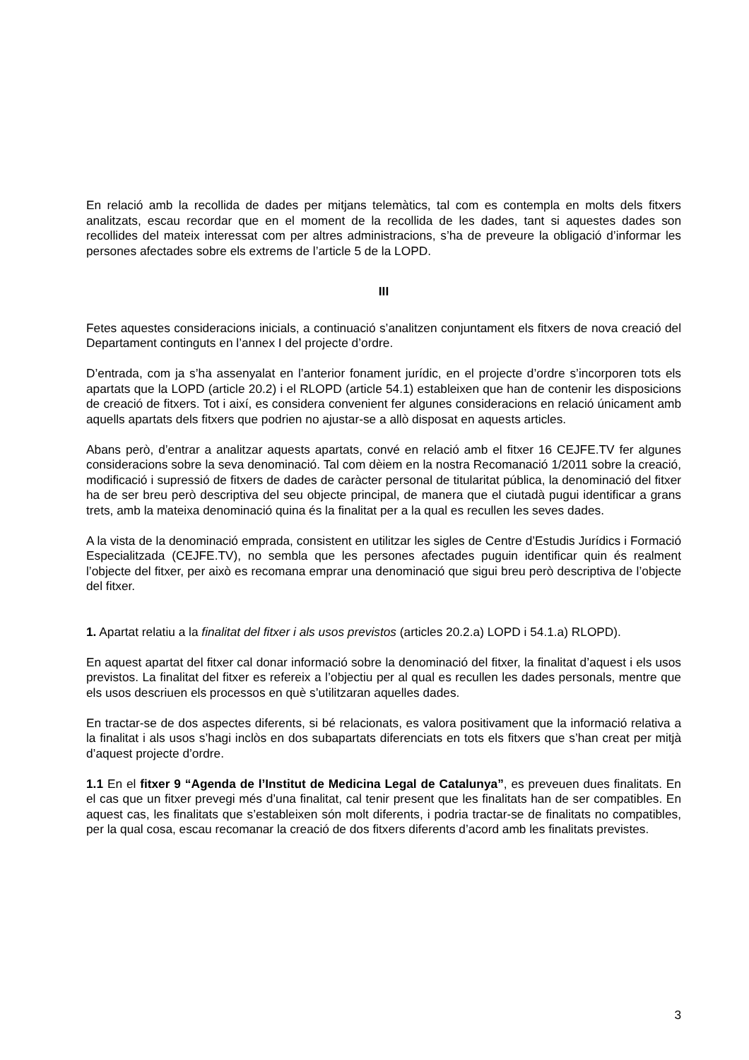En relació amb la recollida de dades per mitjans telemàtics, tal com es contempla en molts dels fitxers analitzats, escau recordar que en el moment de la recollida de les dades, tant si aquestes dades son recollides del mateix interessat com per altres administracions, s’ha de preveure la obligació d’informar les persones afectades sobre els extrems de l’article 5 de la LOPD.
III
Fetes aquestes consideracions inicials, a continuació s’analitzen conjuntament els fitxers de nova creació del Departament continguts en l’annex I del projecte d’ordre.
D’entrada, com ja s’ha assenyalat en l’anterior fonament jurídic, en el projecte d’ordre s’incorporen tots els apartats que la LOPD (article 20.2) i el RLOPD (article 54.1) estableixen que han de contenir les disposicions de creació de fitxers. Tot i així, es considera convenient fer algunes consideracions en relació únicament amb aquells apartats dels fitxers que podrien no ajustar-se a allò disposat en aquests articles.
Abans però, d’entrar a analitzar aquests apartats, convé en relació amb el fitxer 16 CEJFE.TV fer algunes consideracions sobre la seva denominació. Tal com dèiem en la nostra Recomanació 1/2011 sobre la creació, modificació i supressió de fitxers de dades de caràcter personal de titularitat pública, la denominació del fitxer ha de ser breu però descriptiva del seu objecte principal, de manera que el ciutadà pugui identificar a grans trets, amb la mateixa denominació quina és la finalitat per a la qual es recullen les seves dades.
A la vista de la denominació emprada, consistent en utilitzar les sigles de Centre d’Estudis Jurídics i Formació Especialitzada (CEJFE.TV), no sembla que les persones afectades puguin identificar quin és realment l’objecte del fitxer, per això es recomana emprar una denominació que sigui breu però descriptiva de l’objecte del fitxer.
1. Apartat relatiu a la finalitat del fitxer i als usos previstos (articles 20.2.a) LOPD i 54.1.a) RLOPD).
En aquest apartat del fitxer cal donar informació sobre la denominació del fitxer, la finalitat d’aquest i els usos previstos. La finalitat del fitxer es refereix a l’objectiu per al qual es recullen les dades personals, mentre que els usos descriuen els processos en què s’utilitzaran aquelles dades.
En tractar-se de dos aspectes diferents, si bé relacionats, es valora positivament que la informació relativa a la finalitat i als usos s’hagi inclòs en dos subapartats diferenciats en tots els fitxers que s’han creat per mitjà d’aquest projecte d’ordre.
1.1 En el fitxer 9 “Agenda de l’Institut de Medicina Legal de Catalunya”, es preveuen dues finalitats. En el cas que un fitxer prevegi més d’una finalitat, cal tenir present que les finalitats han de ser compatibles. En aquest cas, les finalitats que s’estableixen són molt diferents, i podria tractar-se de finalitats no compatibles, per la qual cosa, escau recomanar la creació de dos fitxers diferents d’acord amb les finalitats previstes.
3